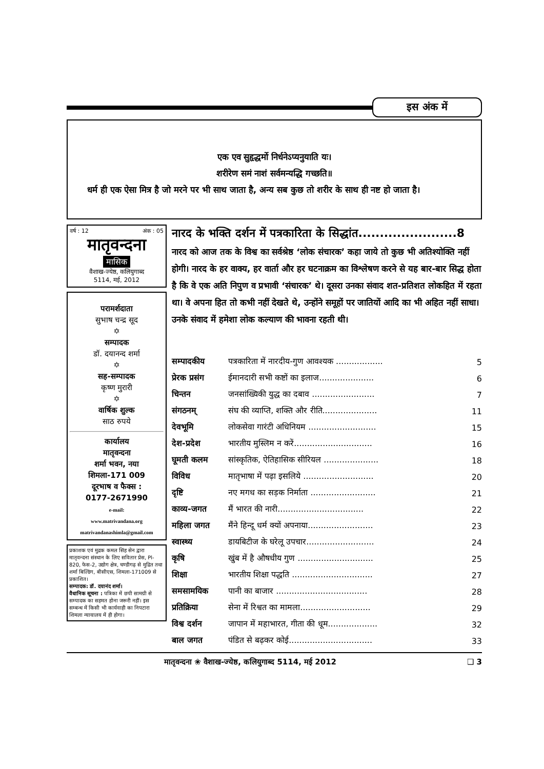इस अंक में
एक एव सुहृद्धर्मो निर्धनेऽप्यनुयाति यः।
शरीरेण समं नाशं सर्वमन्यद्धि गच्छति॥
धर्म ही एक ऐसा मित्र है जो मरने पर भी साथ जाता है, अन्य सब कुछ तो शरीर के साथ ही नष्ट हो जाता है।
वर्ष : 12 अंक : 05
मातृवन्दना
मासिक
वैशाख-ज्येष्ठ, कलियुगाब्द
5114, मई, 2012
परामर्शदाता
सुभाष चन्द्र सूद
✡
सम्पादक
डॉ. दयानन्द शर्मा
✡
सह-सम्पादक
कृष्ण मुरारी
✡
वार्षिक शुल्क
साठ रुपये
कार्यालय
मातृवन्दना
शर्मा भवन, नया
शिमला-171 009
दूरभाष व फैक्स :
0177-2671990
e-mail:
www.matrivandana.org
matrivandanashimla@gmail.com
प्रकाशक एवं मुद्रक कमल सिंह सेन द्वारा मातृवन्दना संस्थान के लिए सवितार प्रेस, Pl-820, फेस-2, उद्योग क्षेत्र, चण्डीगढ़ से मुद्रित तथा शर्मा बिल्डिंग, बीसीएस, शिमला-171009 से प्रकाशित।
सम्पादक: डॉ. दयानंद शर्मा।
वैधानिक सूचना : पत्रिका में छपी सामग्री से सम्पादक का सहमत होना जरूरी नहीं। इस सम्बन्ध में किसी भी कार्यवाही का निपटारा शिमला न्यायालय में ही होगा।
नारद के भक्ति दर्शन में पत्रकारिता के सिद्धांत.......................8
नारद को आज तक के विश्व का सर्वश्रेष्ठ ‘लोक संचारक’ कहा जाये तो कुछ भी अतिश्योक्ति नहीं होगी। नारद के हर वाक्य, हर वार्ता और हर घटनाक्रम का विश्लेषण करने से यह बार-बार सिद्ध होता है कि वे एक अति निपुण व प्रभावी ‘संचारक’ थे। दूसरा उनका संवाद शत-प्रतिशत लोकहित में रहता था। वे अपना हित तो कभी नहीं देखते थे, उन्होंने समूहों पर जातियों आदि का भी अहित नहीं साधा। उनके संवाद में हमेशा लोक कल्याण की भावना रहती थी।
| सम्पादकीय | पत्रकारिता में नारदीय-गुण आवश्यक .................. | 5 |
| प्रेरक प्रसंग | ईमानदारी सभी कष्टों का इलाज..................... | 6 |
| चिन्तन | जनसांख्यिकी युद्ध का दबाव ........................ | 7 |
| संगठनम् | संघ की व्याप्ति, शक्ति और रीति..................... | 11 |
| देवभूमि | लोकसेवा गारंटी अधिनियम .......................... | 15 |
| देश-प्रदेश | भारतीय मुस्लिम न करें.............................. | 16 |
| घूमती कलम | सांस्कृतिक, ऐतिहासिक सीरियल ..................... | 18 |
| विविध | मातृभाषा में पढ़ा इसलिये ........................... | 20 |
| दृष्टि | नए मगध का सड़क निर्माता ......................... | 21 |
| काव्य-जगत | मैं भारत की नारी................................. | 22 |
| महिला जगत | मैंने हिन्दू धर्म क्यों अपनाया......................... | 23 |
| स्वास्थ्य | डायबिटीज के घरेलू उपचार.......................... | 24 |
| कृषि | खुंब में है औषधीय गुण ............................. | 25 |
| शिक्षा | भारतीय शिक्षा पद्धति ............................... | 27 |
| समसामयिक | पानी का बाजार ................................... | 28 |
| प्रतिक्रिया | सेना में रिश्वत का मामला........................... | 29 |
| विश्व दर्शन | जापान में महाभारत, गीता की धूम................... | 32 |
| बाल जगत | पंडित से बढ़कर कोई................................ | 33 |
मातृवन्दना ❀ वैशाख-ज्येष्ठ, कलियुगाब्द 5114, मई 2012 ❑ 3